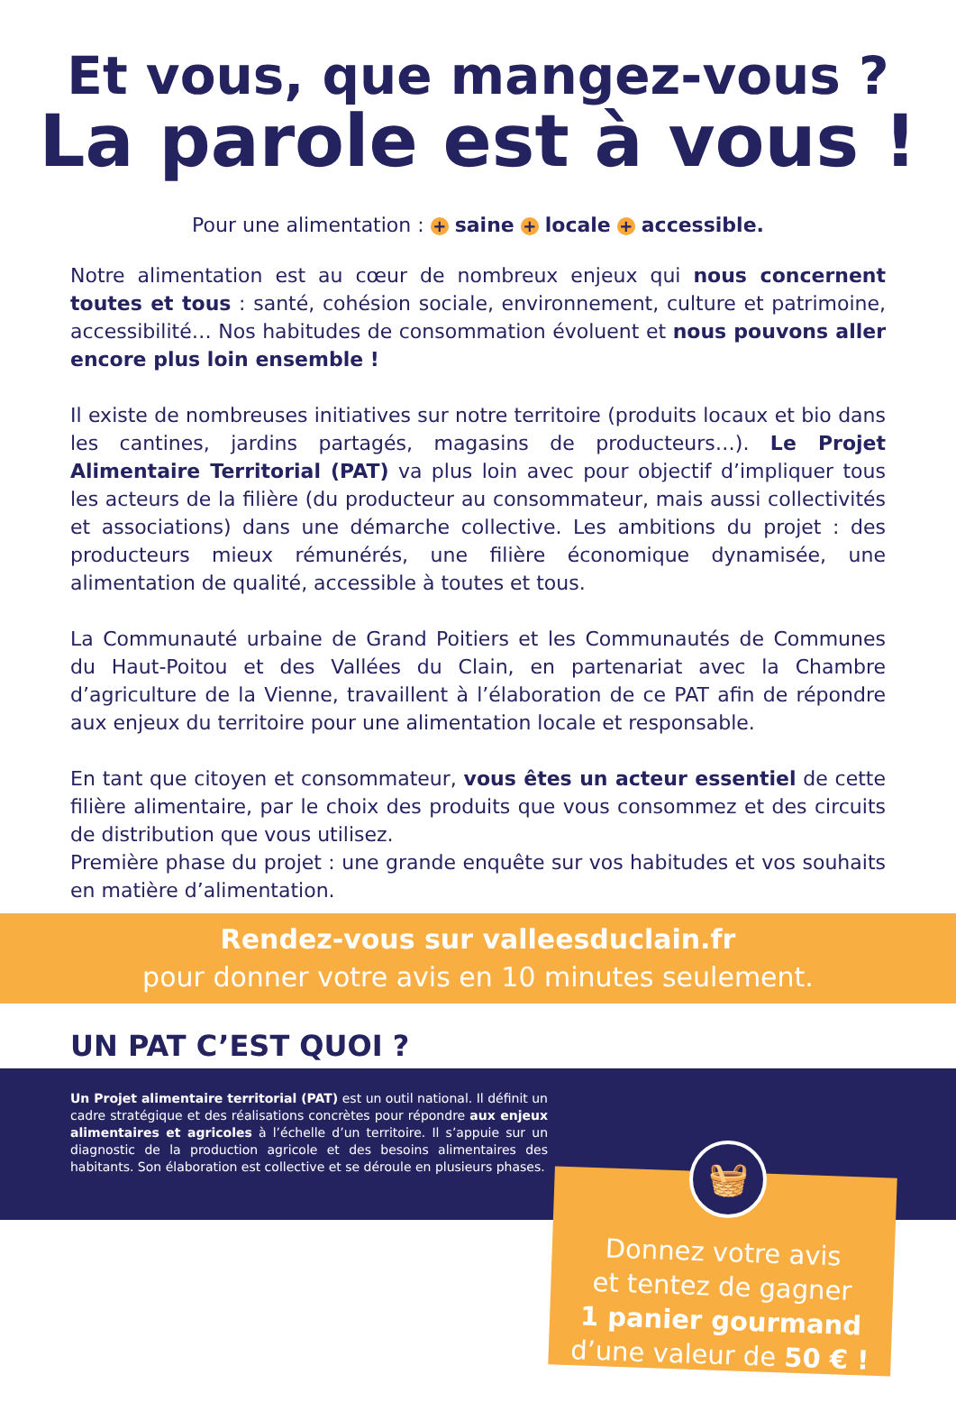Et vous, que mangez-vous ?
La parole est à vous !
Pour une alimentation : + saine + locale + accessible.
Notre alimentation est au cœur de nombreux enjeux qui nous concernent toutes et tous : santé, cohésion sociale, environnement, culture et patrimoine, accessibilité… Nos habitudes de consommation évoluent et nous pouvons aller encore plus loin ensemble !
Il existe de nombreuses initiatives sur notre territoire (produits locaux et bio dans les cantines, jardins partagés, magasins de producteurs…). Le Projet Alimentaire Territorial (PAT) va plus loin avec pour objectif d’impliquer tous les acteurs de la filière (du producteur au consommateur, mais aussi collectivités et associations) dans une démarche collective. Les ambitions du projet : des producteurs mieux rémunérés, une filière économique dynamisée, une alimentation de qualité, accessible à toutes et tous.
La Communauté urbaine de Grand Poitiers et les Communautés de Communes du Haut-Poitou et des Vallées du Clain, en partenariat avec la Chambre d’agriculture de la Vienne, travaillent à l’élaboration de ce PAT afin de répondre aux enjeux du territoire pour une alimentation locale et responsable.
En tant que citoyen et consommateur, vous êtes un acteur essentiel de cette filière alimentaire, par le choix des produits que vous consommez et des circuits de distribution que vous utilisez.
Première phase du projet : une grande enquête sur vos habitudes et vos souhaits en matière d’alimentation.
Rendez-vous sur valleesduclain.fr
pour donner votre avis en 10 minutes seulement.
UN PAT C’EST QUOI ?
Un Projet alimentaire territorial (PAT) est un outil national. Il définit un cadre stratégique et des réalisations concrètes pour répondre aux enjeux alimentaires et agricoles à l’échelle d’un territoire. Il s’appuie sur un diagnostic de la production agricole et des besoins alimentaires des habitants. Son élaboration est collective et se déroule en plusieurs phases.
Donnez votre avis
et tentez de gagner
1 panier gourmand
d’une valeur de 50 € !
🧺